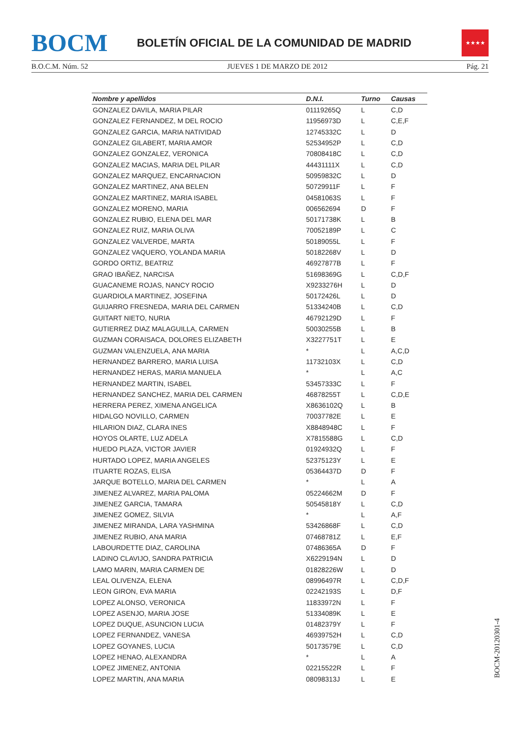BOCM
BOLETÍN OFICIAL DE LA COMUNIDAD DE MADRID
★★★★
B.O.C.M. Núm. 52 JUEVES 1 DE MARZO DE 2012 Pág. 21
| Nombre y apellidos | D.N.I. | Turno | Causas |
| --- | --- | --- | --- |
| GONZALEZ DAVILA, MARIA PILAR | 01119265Q | L | C,D |
| GONZALEZ FERNANDEZ, M DEL ROCIO | 11956973D | L | C,E,F |
| GONZALEZ GARCIA, MARIA NATIVIDAD | 12745332C | L | D |
| GONZALEZ GILABERT, MARIA AMOR | 52534952P | L | C,D |
| GONZALEZ GONZALEZ, VERONICA | 70808418C | L | C,D |
| GONZALEZ MACIAS, MARIA DEL PILAR | 44431111X | L | C,D |
| GONZALEZ MARQUEZ, ENCARNACION | 50959832C | L | D |
| GONZALEZ MARTINEZ, ANA BELEN | 50729911F | L | F |
| GONZALEZ MARTINEZ, MARIA ISABEL | 04581063S | L | F |
| GONZALEZ MORENO, MARIA | 006562694 | D | F |
| GONZALEZ RUBIO, ELENA DEL MAR | 50171738K | L | B |
| GONZALEZ RUIZ, MARIA OLIVA | 70052189P | L | C |
| GONZALEZ VALVERDE, MARTA | 50189055L | L | F |
| GONZALEZ VAQUERO, YOLANDA MARIA | 50182268V | L | D |
| GORDO ORTIZ, BEATRIZ | 46927877B | L | F |
| GRAO IBAÑEZ, NARCISA | 51698369G | L | C,D,F |
| GUACANEME ROJAS, NANCY ROCIO | X9233276H | L | D |
| GUARDIOLA MARTINEZ, JOSEFINA | 50172426L | L | D |
| GUIJARRO FRESNEDA, MARIA DEL CARMEN | 51334240B | L | C,D |
| GUITART NIETO, NURIA | 46792129D | L | F |
| GUTIERREZ DIAZ MALAGUILLA, CARMEN | 50030255B | L | B |
| GUZMAN CORAISACA, DOLORES ELIZABETH | X3227751T | L | E |
| GUZMAN VALENZUELA, ANA MARIA | * | L | A,C,D |
| HERNANDEZ BARRERO, MARIA LUISA | 11732103X | L | C,D |
| HERNANDEZ HERAS, MARIA MANUELA | * | L | A,C |
| HERNANDEZ MARTIN, ISABEL | 53457333C | L | F |
| HERNANDEZ SANCHEZ, MARIA DEL CARMEN | 46878255T | L | C,D,E |
| HERRERA PEREZ, XIMENA ANGELICA | X8636102Q | L | B |
| HIDALGO NOVILLO, CARMEN | 70037782E | L | E |
| HILARION DIAZ, CLARA INES | X8848948C | L | F |
| HOYOS OLARTE, LUZ ADELA | X7815588G | L | C,D |
| HUEDO PLAZA, VICTOR JAVIER | 01924932Q | L | F |
| HURTADO LOPEZ, MARIA ANGELES | 52375123Y | L | E |
| ITUARTE ROZAS, ELISA | 05364437D | D | F |
| JARQUE BOTELLO, MARIA DEL CARMEN | * | L | A |
| JIMENEZ ALVAREZ, MARIA PALOMA | 05224662M | D | F |
| JIMENEZ GARCIA, TAMARA | 50545818Y | L | C,D |
| JIMENEZ GOMEZ, SILVIA | * | L | A,F |
| JIMENEZ MIRANDA, LARA YASHMINA | 53426868F | L | C,D |
| JIMENEZ RUBIO, ANA MARIA | 07468781Z | L | E,F |
| LABOURDETTE DIAZ, CAROLINA | 07486365A | D | F |
| LADINO CLAVIJO, SANDRA PATRICIA | X6229194N | L | D |
| LAMO MARIN, MARIA CARMEN DE | 01828226W | L | D |
| LEAL OLIVENZA, ELENA | 08996497R | L | C,D,F |
| LEON GIRON, EVA MARIA | 02242193S | L | D,F |
| LOPEZ ALONSO, VERONICA | 11833972N | L | F |
| LOPEZ ASENJO, MARIA JOSE | 51334089K | L | E |
| LOPEZ DUQUE, ASUNCION LUCIA | 01482379Y | L | F |
| LOPEZ FERNANDEZ, VANESA | 46939752H | L | C,D |
| LOPEZ GOYANES, LUCIA | 50173579E | L | C,D |
| LOPEZ HENAO, ALEXANDRA | * | L | A |
| LOPEZ JIMENEZ, ANTONIA | 02215522R | L | F |
| LOPEZ MARTIN, ANA MARIA | 08098313J | L | E |
BOCM-20120301-4